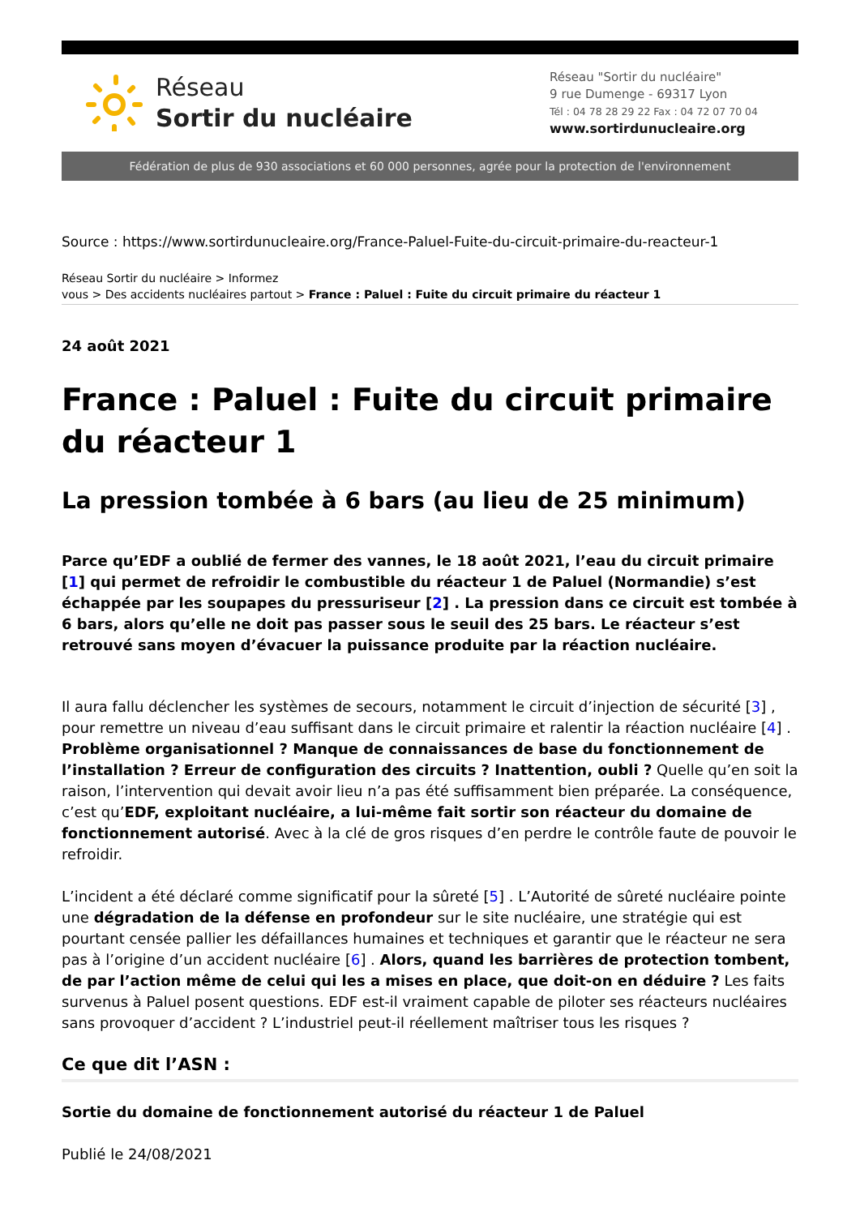Réseau
Sortir du nucléaire
Réseau "Sortir du nucléaire"
9 rue Dumenge - 69317 Lyon
Tél : 04 78 28 29 22 Fax : 04 72 07 70 04
www.sortirdunucleaire.org
Fédération de plus de 930 associations et 60 000 personnes, agrée pour la protection de l'environnement
Source : https://www.sortirdunucleaire.org/France-Paluel-Fuite-du-circuit-primaire-du-reacteur-1
Réseau Sortir du nucléaire > Informez
vous > Des accidents nucléaires partout > France : Paluel : Fuite du circuit primaire du réacteur 1
24 août 2021
France : Paluel : Fuite du circuit primaire du réacteur 1
La pression tombée à 6 bars (au lieu de 25 minimum)
Parce qu’EDF a oublié de fermer des vannes, le 18 août 2021, l’eau du circuit primaire [1] qui permet de refroidir le combustible du réacteur 1 de Paluel (Normandie) s’est échappée par les soupapes du pressuriseur [2] . La pression dans ce circuit est tombée à 6 bars, alors qu’elle ne doit pas passer sous le seuil des 25 bars. Le réacteur s’est retrouvé sans moyen d’évacuer la puissance produite par la réaction nucléaire.
Il aura fallu déclencher les systèmes de secours, notamment le circuit d’injection de sécurité [3] , pour remettre un niveau d’eau suffisant dans le circuit primaire et ralentir la réaction nucléaire [4] . Problème organisationnel ? Manque de connaissances de base du fonctionnement de l’installation ? Erreur de configuration des circuits ? Inattention, oubli ? Quelle qu’en soit la raison, l’intervention qui devait avoir lieu n’a pas été suffisamment bien préparée. La conséquence, c’est qu’EDF, exploitant nucléaire, a lui-même fait sortir son réacteur du domaine de fonctionnement autorisé. Avec à la clé de gros risques d’en perdre le contrôle faute de pouvoir le refroidir.
L’incident a été déclaré comme significatif pour la sûreté [5] . L’Autorité de sûreté nucléaire pointe une dégradation de la défense en profondeur sur le site nucléaire, une stratégie qui est pourtant censée pallier les défaillances humaines et techniques et garantir que le réacteur ne sera pas à l’origine d’un accident nucléaire [6] . Alors, quand les barrières de protection tombent, de par l’action même de celui qui les a mises en place, que doit-on en déduire ? Les faits survenus à Paluel posent questions. EDF est-il vraiment capable de piloter ses réacteurs nucléaires sans provoquer d’accident ? L’industriel peut-il réellement maîtriser tous les risques ?
Ce que dit l’ASN :
Sortie du domaine de fonctionnement autorisé du réacteur 1 de Paluel
Publié le 24/08/2021